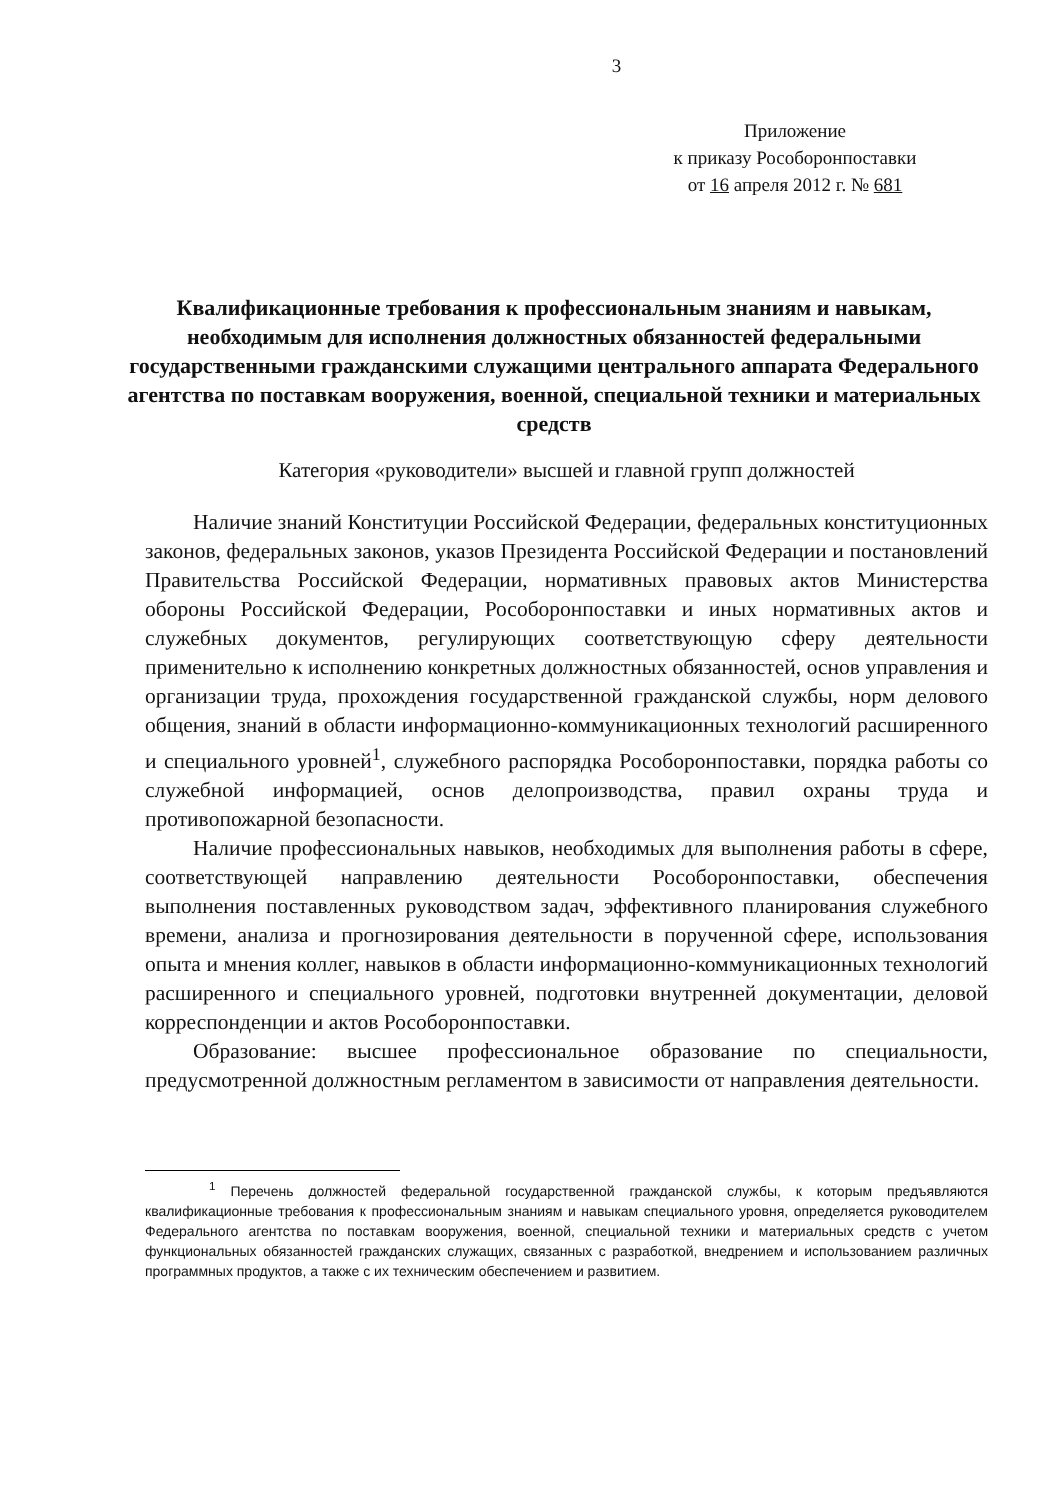3
Приложение
к приказу Рособоронпоставки
от 16 апреля 2012 г. № 681
Квалификационные требования к профессиональным знаниям и навыкам, необходимым для исполнения должностных обязанностей федеральными государственными гражданскими служащими центрального аппарата Федерального агентства по поставкам вооружения, военной, специальной техники и материальных средств
Категория «руководители» высшей и главной групп должностей
Наличие знаний Конституции Российской Федерации, федеральных конституционных законов, федеральных законов, указов Президента Российской Федерации и постановлений Правительства Российской Федерации, нормативных правовых актов Министерства обороны Российской Федерации, Рособоронпоставки и иных нормативных актов и служебных документов, регулирующих соответствующую сферу деятельности применительно к исполнению конкретных должностных обязанностей, основ управления и организации труда, прохождения государственной гражданской службы, норм делового общения, знаний в области информационно-коммуникационных технологий расширенного и специального уровней<sup>1</sup>, служебного распорядка Рособоронпоставки, порядка работы со служебной информацией, основ делопроизводства, правил охраны труда и противопожарной безопасности.
Наличие профессиональных навыков, необходимых для выполнения работы в сфере, соответствующей направлению деятельности Рособоронпоставки, обеспечения выполнения поставленных руководством задач, эффективного планирования служебного времени, анализа и прогнозирования деятельности в порученной сфере, использования опыта и мнения коллег, навыков в области информационно-коммуникационных технологий расширенного и специального уровней, подготовки внутренней документации, деловой корреспонденции и актов Рособоронпоставки.
Образование: высшее профессиональное образование по специальности, предусмотренной должностным регламентом в зависимости от направления деятельности.
<sup>1</sup> Перечень должностей федеральной государственной гражданской службы, к которым предъявляются квалификационные требования к профессиональным знаниям и навыкам специального уровня, определяется руководителем Федерального агентства по поставкам вооружения, военной, специальной техники и материальных средств с учетом функциональных обязанностей гражданских служащих, связанных с разработкой, внедрением и использованием различных программных продуктов, а также с их техническим обеспечением и развитием.